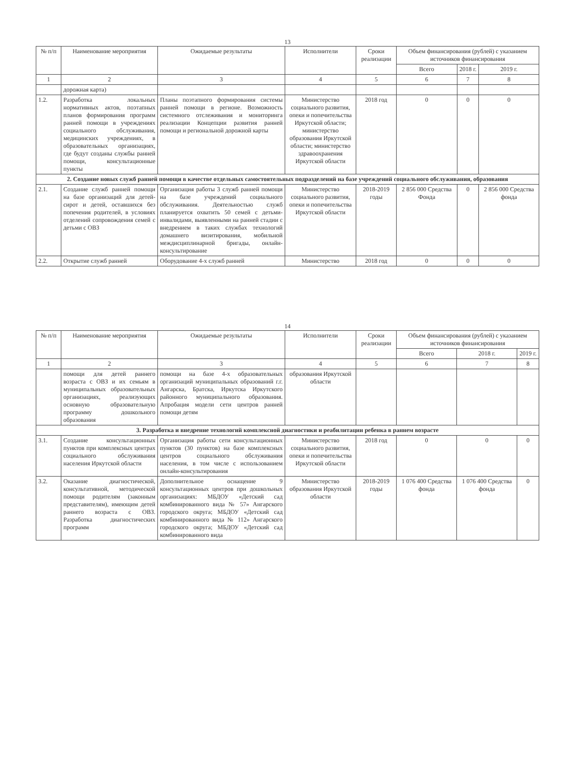13
| № п/п | Наименование мероприятия | Ожидаемые результаты | Исполнители | Сроки реализации | Объем финансирования (рублей) с указанием источников финансирования | | |
| --- | --- | --- | --- | --- | --- | --- | --- |
| | | | | | Всего | 2018 г. | 2019 г. |
| 1 | 2 | 3 | 4 | 5 | 6 | 7 | 8 |
| | дорожная карта) | | | | | | |
| 1.2. | Разработка локальных нормативных актов, поэтапных планов формирования программ ранней помощи в учреждениях социального обслуживания, медицинских учреждениях, в образовательных организациях, где будут созданы службы ранней помощи, консультационные пункты | Планы поэтапного формирования системы ранней помощи в регионе. Возможность системного отслеживания и мониторинга реализации Концепции развития ранней помощи и региональной дорожной карты | Министерство социального развития, опеки и попечительства Иркутской области; министерство образования Иркутской области; министерство здравоохранения Иркутской области | 2018 год | 0 | 0 | 0 |
| 2. Создание новых служб ранней помощи в качестве отдельных самостоятельных подразделений на базе учреждений социального обслуживания, образования | | | | | | | |
| 2.1. | Создание служб ранней помощи на базе организаций для детей-сирот и детей, оставшихся без попечения родителей, в условиях отделений сопровождения семей с детьми с ОВЗ | Организация работы 3 служб ранней помощи на базе учреждений социального обслуживания. Деятельностью служб планируется охватить 50 семей с детьми-инвалидами, выявленными на ранней стадии с внедрением в таких службах технологий домашнего визитирования, мобильной междисциплинарной бригады, онлайн-консультирование | Министерство социального развития, опеки и попечительства Иркутской области | 2018-2019 годы | 2 856 000 Средства Фонда | 0 | 2 856 000 Средства фонда |
| 2.2. | Открытие служб ранней | Оборудование 4-х служб ранней | Министерство | 2018 год | 0 | 0 | 0 |
14
| № п/п | Наименование мероприятия | Ожидаемые результаты | Исполнители | Сроки реализации | Объем финансирования (рублей) с указанием источников финансирования | | |
| --- | --- | --- | --- | --- | --- | --- | --- |
| | | | | | Всего | 2018 г. | 2019 г. |
| 1 | 2 | 3 | 4 | 5 | 6 | 7 | 8 |
| | помощи для детей раннего возраста с ОВЗ и их семьям в муниципальных образовательных организациях, реализующих основную образовательную программу дошкольного образования | помощи на базе 4-х образовательных организаций муниципальных образований г.г. Ангарска, Братска, Иркутска Иркутского районного муниципального образования. Апробация модели сети центров ранней помощи детям | образования Иркутской области | | | | |
| 3. Разработка и внедрение технологий комплексной диагностики и реабилитации ребенка в раннем возрасте | | | | | | | |
| 3.1. | Создание консультационных пунктов при комплексных центрах социального обслуживания населения Иркутской области | Организация работы сети консультационных пунктов (30 пунктов) на базе комплексных центров социального обслуживания населения, в том числе с использованием онлайн-консультирования | Министерство социального развития, опеки и попечительства Иркутской области | 2018 год | 0 | 0 | 0 |
| 3.2. | Оказание диагностической, консультативной, методической помощи родителям (законным представителям), имеющим детей раннего возраста с ОВЗ. Разработка диагностических программ | Дополнительное оснащение 9 консультационных центров при дошкольных организациях: МБДОУ «Детский сад комбинированного вида № 57» Ангарского городского округа; МБДОУ «Детский сад комбинированного вида № 112» Ангарского городского округа; МБДОУ «Детский сад комбинированного вида | Министерство образования Иркутской области | 2018-2019 годы | 1 076 400 Средства фонда | 1 076 400 Средства фонда | 0 |